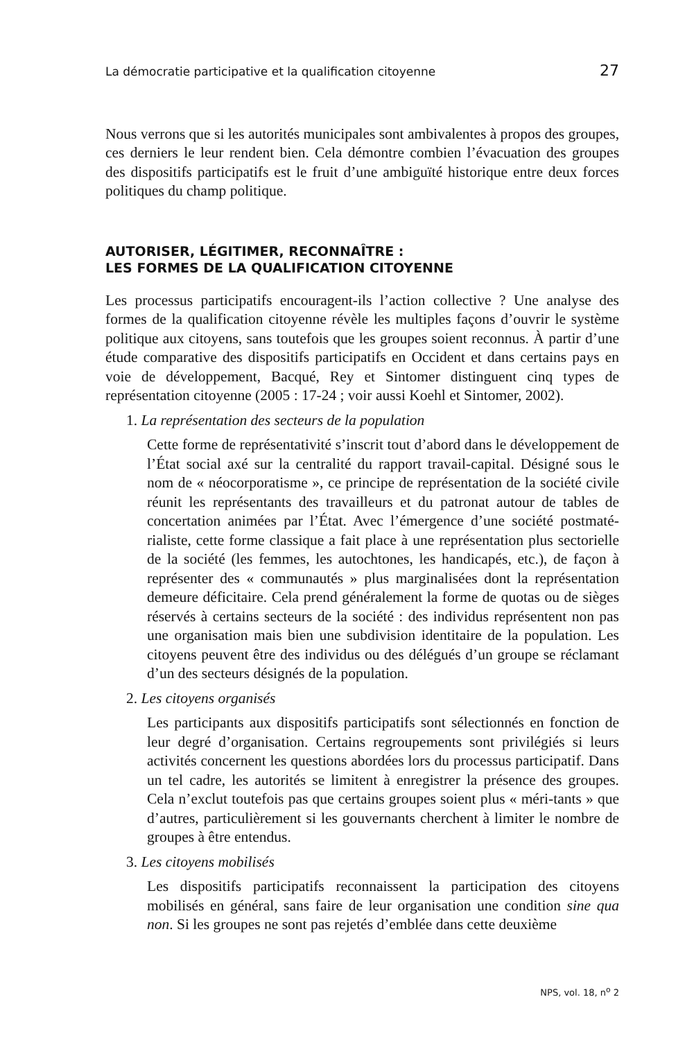La démocratie participative et la qualification citoyenne 27
Nous verrons que si les autorités municipales sont ambivalentes à propos des groupes, ces derniers le leur rendent bien. Cela démontre combien l’évacuation des groupes des dispositifs participatifs est le fruit d’une ambiguïté historique entre deux forces politiques du champ politique.
AUTORISER, LÉGITIMER, RECONNAÎTRE :
LES FORMES DE LA QUALIFICATION CITOYENNE
Les processus participatifs encouragent-ils l’action collective ? Une analyse des formes de la qualification citoyenne révèle les multiples façons d’ouvrir le système politique aux citoyens, sans toutefois que les groupes soient reconnus. À partir d’une étude comparative des dispositifs participatifs en Occident et dans certains pays en voie de développement, Bacqué, Rey et Sintomer distinguent cinq types de représentation citoyenne (2005 : 17-24 ; voir aussi Koehl et Sintomer, 2002).
1. La représentation des secteurs de la population
Cette forme de représentativité s’inscrit tout d’abord dans le développement de l’État social axé sur la centralité du rapport travail-capital. Désigné sous le nom de « néocorporatisme », ce principe de représentation de la société civile réunit les représentants des travailleurs et du patronat autour de tables de concertation animées par l’État. Avec l’émergence d’une société postmaté-rialiste, cette forme classique a fait place à une représentation plus sectorielle de la société (les femmes, les autochtones, les handicapés, etc.), de façon à représenter des « communautés » plus marginalisées dont la représentation demeure déficitaire. Cela prend généralement la forme de quotas ou de sièges réservés à certains secteurs de la société : des individus représentent non pas une organisation mais bien une subdivision identitaire de la population. Les citoyens peuvent être des individus ou des délégués d’un groupe se réclamant d’un des secteurs désignés de la population.
2. Les citoyens organisés
Les participants aux dispositifs participatifs sont sélectionnés en fonction de leur degré d’organisation. Certains regroupements sont privilégiés si leurs activités concernent les questions abordées lors du processus participatif. Dans un tel cadre, les autorités se limitent à enregistrer la présence des groupes. Cela n’exclut toutefois pas que certains groupes soient plus « méri-tants » que d’autres, particulièrement si les gouvernants cherchent à limiter le nombre de groupes à être entendus.
3. Les citoyens mobilisés
Les dispositifs participatifs reconnaissent la participation des citoyens mobilisés en général, sans faire de leur organisation une condition sine qua non. Si les groupes ne sont pas rejetés d’emblée dans cette deuxième
NPS, vol. 18, n<sup>o</sup> 2